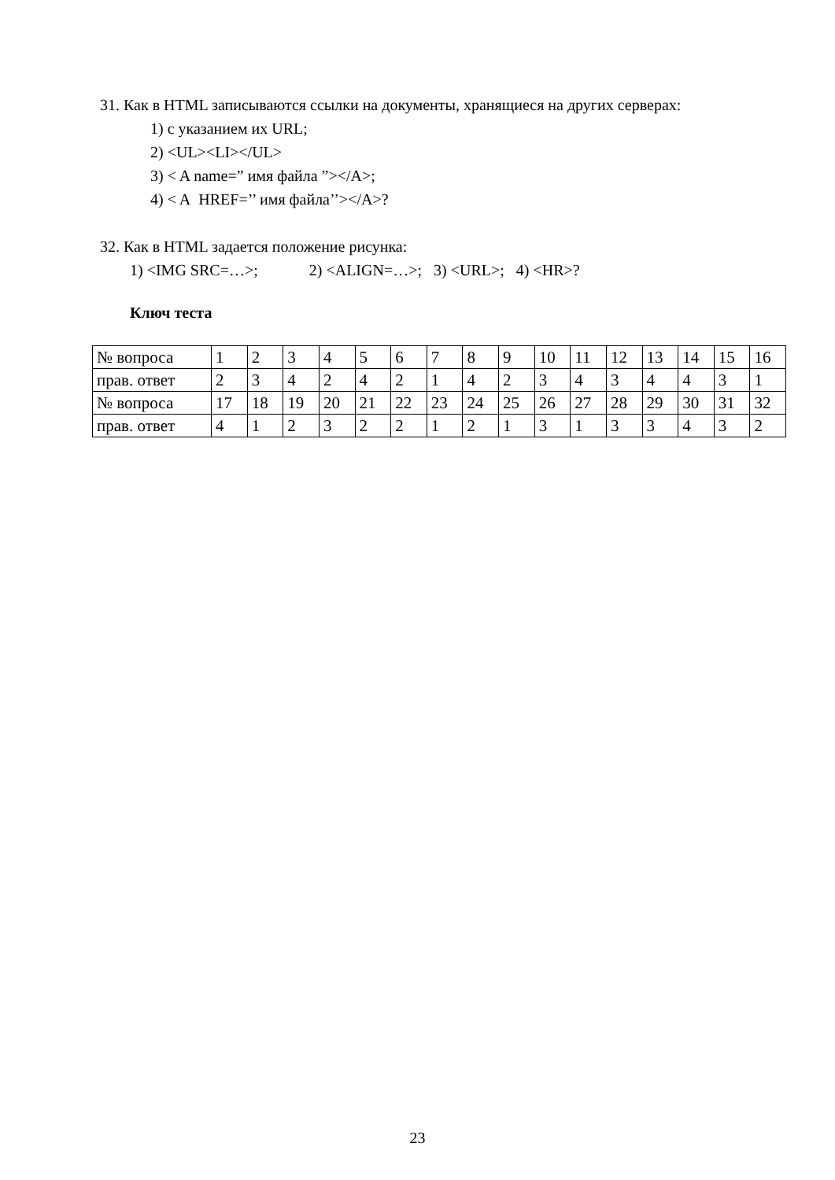31. Как в HTML записываются ссылки на документы, хранящиеся на других серверах:
1) с указанием их URL;
2) <UL><LI></UL>
3) < A name=” имя файла ”></A>;
4) < A HREF=’’ имя файла’’></A>?
32. Как в HTML задается положение рисунка:
1) <IMG SRC=…>; 2) <ALIGN=…>; 3) <URL>; 4) <HR>?
Ключ теста
| № вопроса | 1 | 2 | 3 | 4 | 5 | 6 | 7 | 8 | 9 | 10 | 11 | 12 | 13 | 14 | 15 | 16 |
| прав. ответ | 2 | 3 | 4 | 2 | 4 | 2 | 1 | 4 | 2 | 3 | 4 | 3 | 4 | 4 | 3 | 1 |
| № вопроса | 17 | 18 | 19 | 20 | 21 | 22 | 23 | 24 | 25 | 26 | 27 | 28 | 29 | 30 | 31 | 32 |
| прав. ответ | 4 | 1 | 2 | 3 | 2 | 2 | 1 | 2 | 1 | 3 | 1 | 3 | 3 | 4 | 3 | 2 |
23